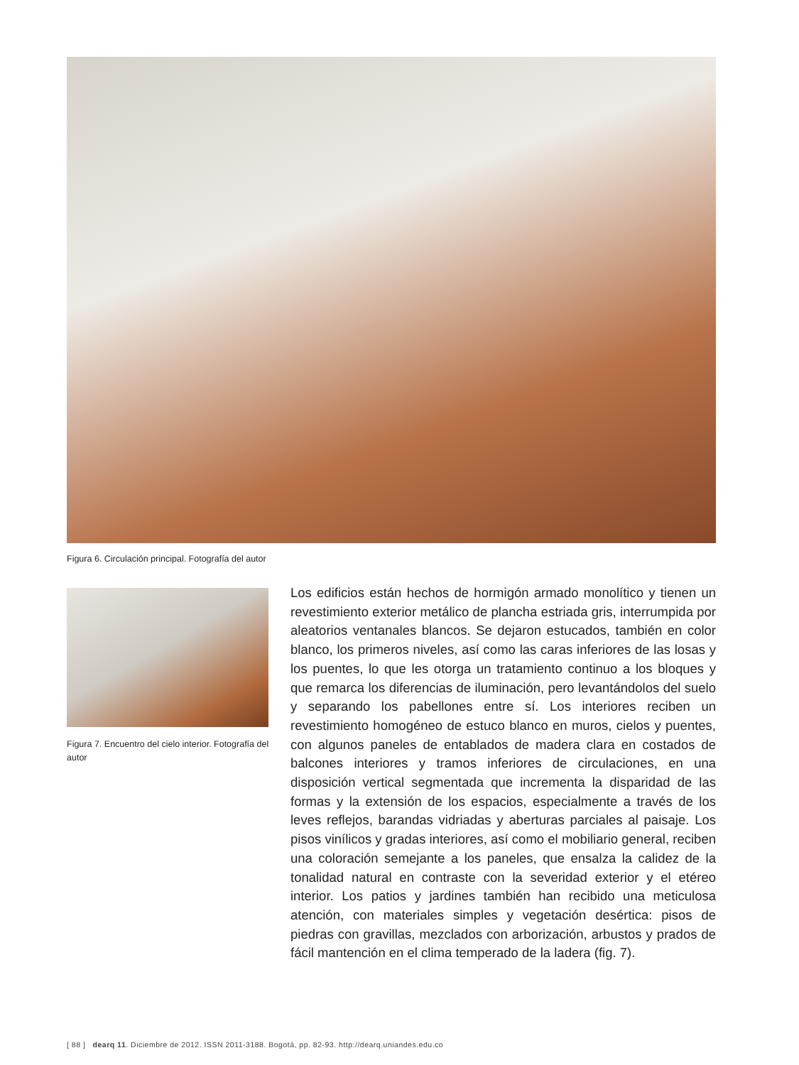Figura 6. Circulación principal. Fotografía del autor
Figura 7. Encuentro del cielo interior. Fotografía del autor
Los edificios están hechos de hormigón armado monolítico y tienen un revestimiento exterior metálico de plancha estriada gris, interrumpida por aleatorios ventanales blancos. Se dejaron estucados, también en color blanco, los primeros niveles, así como las caras inferiores de las losas y los puentes, lo que les otorga un tratamiento continuo a los bloques y que remarca los diferencias de iluminación, pero levantándolos del suelo y separando los pabellones entre sí. Los interiores reciben un revestimiento homogéneo de estuco blanco en muros, cielos y puentes, con algunos paneles de entablados de madera clara en costados de balcones interiores y tramos inferiores de circulaciones, en una disposición vertical segmentada que incrementa la disparidad de las formas y la extensión de los espacios, especialmente a través de los leves reflejos, barandas vidriadas y aberturas parciales al paisaje. Los pisos vinílicos y gradas interiores, así como el mobiliario general, reciben una coloración semejante a los paneles, que ensalza la calidez de la tonalidad natural en contraste con la severidad exterior y el etéreo interior. Los patios y jardines también han recibido una meticulosa atención, con materiales simples y vegetación desértica: pisos de piedras con gravillas, mezclados con arborización, arbustos y prados de fácil mantención en el clima temperado de la ladera (fig. 7).
[ 88 ] dearq 11. Diciembre de 2012. ISSN 2011-3188. Bogotá, pp. 82-93. http://dearq.uniandes.edu.co